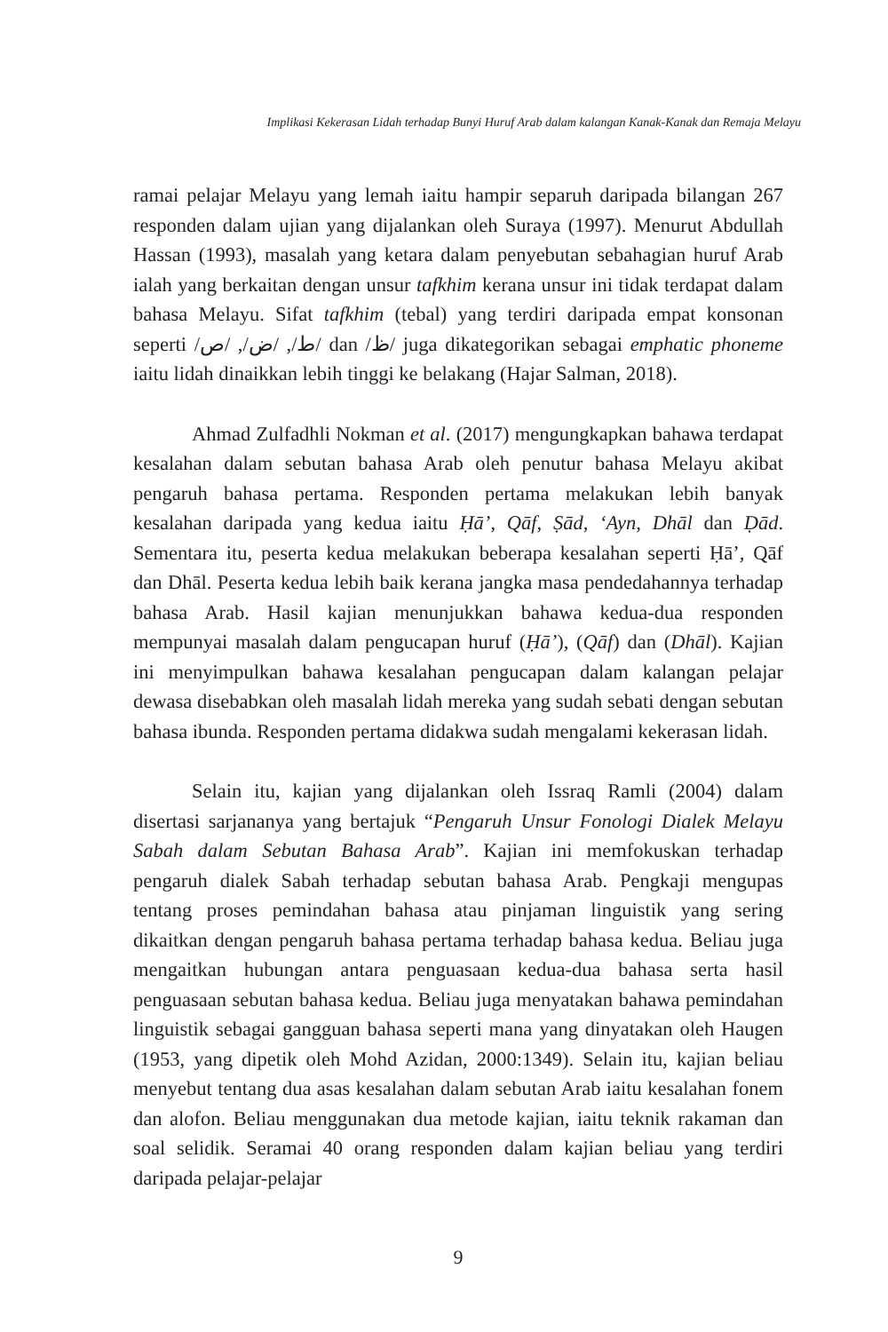Implikasi Kekerasan Lidah terhadap Bunyi Huruf Arab dalam kalangan Kanak-Kanak dan Remaja Melayu
ramai pelajar Melayu yang lemah iaitu hampir separuh daripada bilangan 267 responden dalam ujian yang dijalankan oleh Suraya (1997). Menurut Abdullah Hassan (1993), masalah yang ketara dalam penyebutan sebahagian huruf Arab ialah yang berkaitan dengan unsur tafkhim kerana unsur ini tidak terdapat dalam bahasa Melayu. Sifat tafkhim (tebal) yang terdiri daripada empat konsonan seperti /ط/, /ض/, /ص/ dan /ظ/ juga dikategorikan sebagai emphatic phoneme iaitu lidah dinaikkan lebih tinggi ke belakang (Hajar Salman, 2018).
Ahmad Zulfadhli Nokman et al. (2017) mengungkapkan bahawa terdapat kesalahan dalam sebutan bahasa Arab oleh penutur bahasa Melayu akibat pengaruh bahasa pertama. Responden pertama melakukan lebih banyak kesalahan daripada yang kedua iaitu Ḥā’, Qāf, Ṣād, ‘Ayn, Dhāl dan Ḍād. Sementara itu, peserta kedua melakukan beberapa kesalahan seperti Ḥā’, Qāf dan Dhāl. Peserta kedua lebih baik kerana jangka masa pendedahannya terhadap bahasa Arab. Hasil kajian menunjukkan bahawa kedua-dua responden mempunyai masalah dalam pengucapan huruf (Ḥā’), (Qāf) dan (Dhāl). Kajian ini menyimpulkan bahawa kesalahan pengucapan dalam kalangan pelajar dewasa disebabkan oleh masalah lidah mereka yang sudah sebati dengan sebutan bahasa ibunda. Responden pertama didakwa sudah mengalami kekerasan lidah.
Selain itu, kajian yang dijalankan oleh Issraq Ramli (2004) dalam disertasi sarjananya yang bertajuk “Pengaruh Unsur Fonologi Dialek Melayu Sabah dalam Sebutan Bahasa Arab”. Kajian ini memfokuskan terhadap pengaruh dialek Sabah terhadap sebutan bahasa Arab. Pengkaji mengupas tentang proses pemindahan bahasa atau pinjaman linguistik yang sering dikaitkan dengan pengaruh bahasa pertama terhadap bahasa kedua. Beliau juga mengaitkan hubungan antara penguasaan kedua-dua bahasa serta hasil penguasaan sebutan bahasa kedua. Beliau juga menyatakan bahawa pemindahan linguistik sebagai gangguan bahasa seperti mana yang dinyatakan oleh Haugen (1953, yang dipetik oleh Mohd Azidan, 2000:1349). Selain itu, kajian beliau menyebut tentang dua asas kesalahan dalam sebutan Arab iaitu kesalahan fonem dan alofon. Beliau menggunakan dua metode kajian, iaitu teknik rakaman dan soal selidik. Seramai 40 orang responden dalam kajian beliau yang terdiri daripada pelajar-pelajar
9